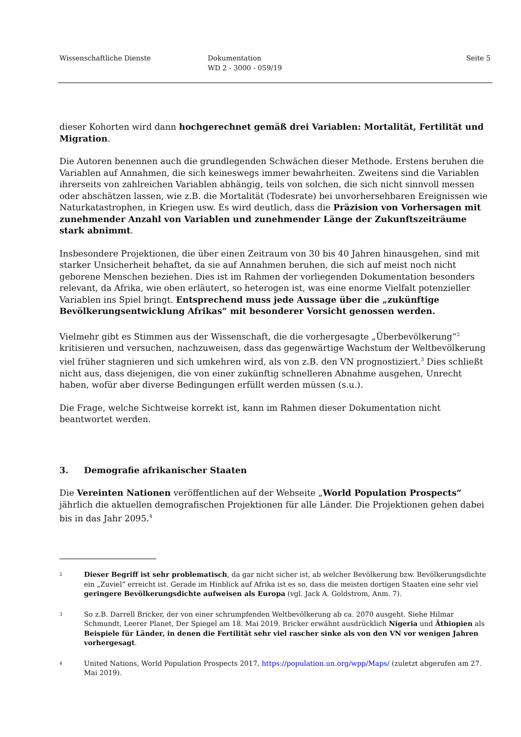Wissenschaftliche Dienste Dokumentation
WD 2 - 3000 - 059/19
Seite 5
dieser Kohorten wird dann hochgerechnet gemäß drei Variablen: Mortalität, Fertilität und Migration.
Die Autoren benennen auch die grundlegenden Schwächen dieser Methode. Erstens beruhen die Variablen auf Annahmen, die sich keineswegs immer bewahrheiten. Zweitens sind die Variablen ihrerseits von zahlreichen Variablen abhängig, teils von solchen, die sich nicht sinnvoll messen oder abschätzen lassen, wie z.B. die Mortalität (Todesrate) bei unvorhersehbaren Ereignissen wie Naturkatastrophen, in Kriegen usw. Es wird deutlich, dass die Präzision von Vorhersagen mit zunehmender Anzahl von Variablen und zunehmender Länge der Zukunftszeiträume stark abnimmt.
Insbesondere Projektionen, die über einen Zeitraum von 30 bis 40 Jahren hinausgehen, sind mit starker Unsicherheit behaftet, da sie auf Annahmen beruhen, die sich auf meist noch nicht geborene Menschen beziehen. Dies ist im Rahmen der vorliegenden Dokumentation besonders relevant, da Afrika, wie oben erläutert, so heterogen ist, was eine enorme Vielfalt potenzieller Variablen ins Spiel bringt. Entsprechend muss jede Aussage über die „zukünftige Bevölkerungsentwicklung Afrikas“ mit besonderer Vorsicht genossen werden.
Vielmehr gibt es Stimmen aus der Wissenschaft, die die vorhergesagte „Überbevölkerung“<sup>2</sup> kritisieren und versuchen, nachzuweisen, dass das gegenwärtige Wachstum der Weltbevölkerung viel früher stagnieren und sich umkehren wird, als von z.B. den VN prognostiziert.<sup>3</sup> Dies schließt nicht aus, dass diejenigen, die von einer zukünftig schnelleren Abnahme ausgehen, Unrecht haben, wofür aber diverse Bedingungen erfüllt werden müssen (s.u.).
Die Frage, welche Sichtweise korrekt ist, kann im Rahmen dieser Dokumentation nicht beantwortet werden.
3. Demografie afrikanischer Staaten
Die Vereinten Nationen veröffentlichen auf der Webseite „World Population Prospects“ jährlich die aktuellen demografischen Projektionen für alle Länder. Die Projektionen gehen dabei bis in das Jahr 2095.<sup>4</sup>
<sup>2</sup>
Dieser Begriff ist sehr problematisch, da gar nicht sicher ist, ab welcher Bevölkerung bzw. Bevölkerungsdichte ein „Zuviel“ erreicht ist. Gerade im Hinblick auf Afrika ist es so, dass die meisten dortigen Staaten eine sehr viel geringere Bevölkerungsdichte aufweisen als Europa (vgl. Jack A. Goldstrom, Anm. 7).
<sup>3</sup>
So z.B. Darrell Bricker, der von einer schrumpfenden Weltbevölkerung ab ca. 2070 ausgeht. Siehe Hilmar Schmundt, Leerer Planet, Der Spiegel am 18. Mai 2019. Bricker erwähnt ausdrücklich Nigeria und Äthiopien als Beispiele für Länder, in denen die Fertilität sehr viel rascher sinke als von den VN vor wenigen Jahren vorhergesagt.
<sup>4</sup>
United Nations, World Population Prospects 2017, https://population.un.org/wpp/Maps/ (zuletzt abgerufen am 27. Mai 2019).